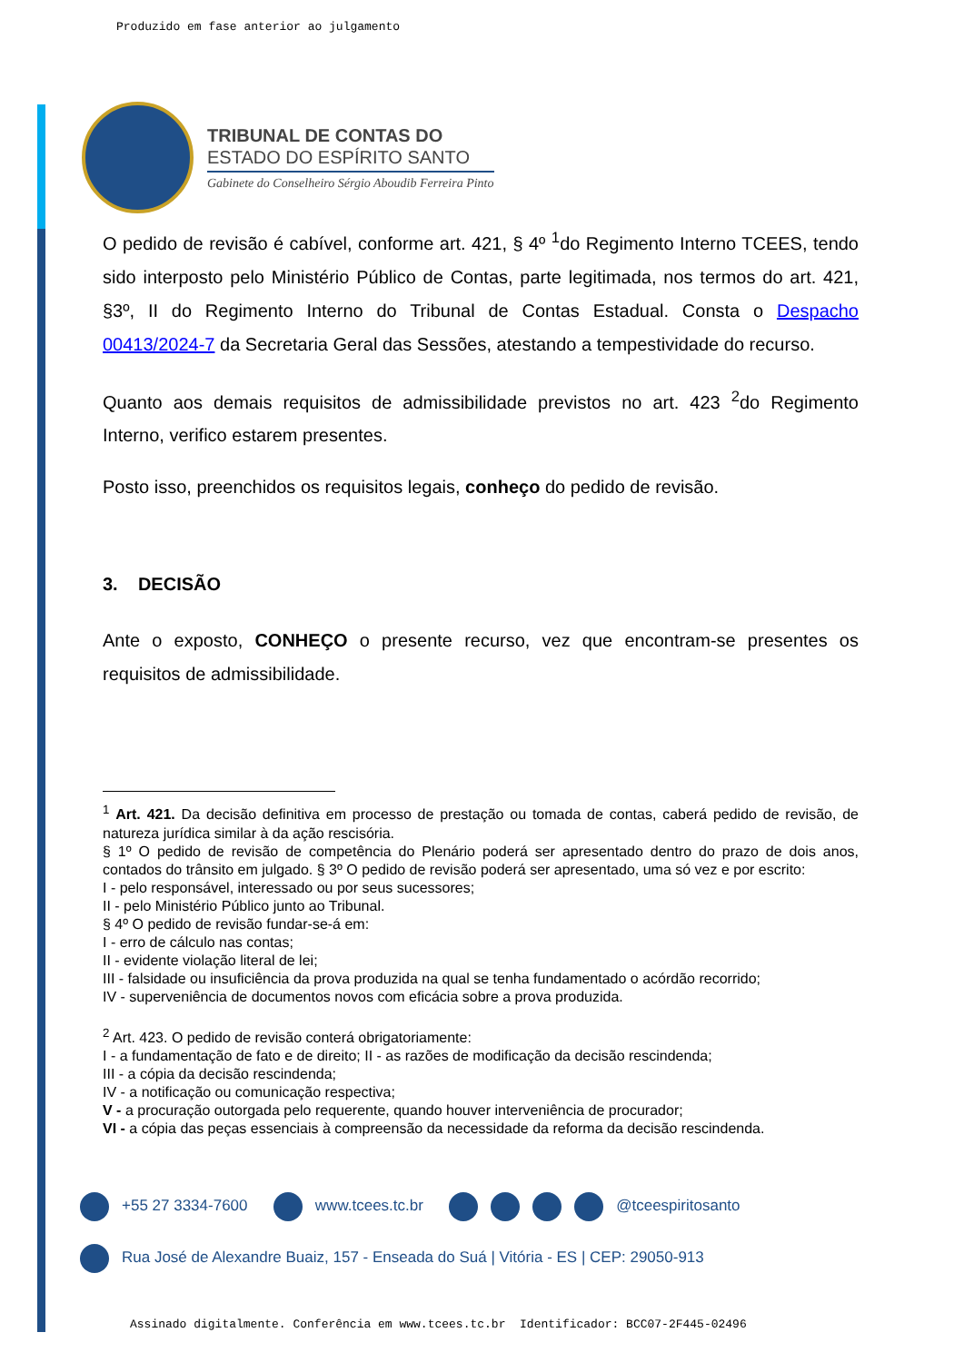Produzido em fase anterior ao julgamento
TRIBUNAL DE CONTAS DO
ESTADO DO ESPÍRITO SANTO
Gabinete do Conselheiro Sérgio Aboudib Ferreira Pinto
O pedido de revisão é cabível, conforme art. 421, § 4º <sup>1</sup>do Regimento Interno TCEES, tendo sido interposto pelo Ministério Público de Contas, parte legitimada, nos termos do art. 421, §3º, II do Regimento Interno do Tribunal de Contas Estadual. Consta o Despacho 00413/2024-7 da Secretaria Geral das Sessões, atestando a tempestividade do recurso.
Quanto aos demais requisitos de admissibilidade previstos no art. 423 <sup>2</sup>do Regimento Interno, verifico estarem presentes.
Posto isso, preenchidos os requisitos legais, conheço do pedido de revisão.
3. DECISÃO
Ante o exposto, CONHEÇO o presente recurso, vez que encontram-se presentes os requisitos de admissibilidade.
<sup>1</sup> Art. 421. Da decisão definitiva em processo de prestação ou tomada de contas, caberá pedido de revisão, de natureza jurídica similar à da ação rescisória.
§ 1º O pedido de revisão de competência do Plenário poderá ser apresentado dentro do prazo de dois anos, contados do trânsito em julgado. § 3º O pedido de revisão poderá ser apresentado, uma só vez e por escrito:
I - pelo responsável, interessado ou por seus sucessores;
II - pelo Ministério Público junto ao Tribunal.
§ 4º O pedido de revisão fundar-se-á em:
I - erro de cálculo nas contas;
II - evidente violação literal de lei;
III - falsidade ou insuficiência da prova produzida na qual se tenha fundamentado o acórdão recorrido;
IV - superveniência de documentos novos com eficácia sobre a prova produzida.
<sup>2</sup> Art. 423. O pedido de revisão conterá obrigatoriamente:
I - a fundamentação de fato e de direito; II - as razões de modificação da decisão rescindenda;
III - a cópia da decisão rescindenda;
IV - a notificação ou comunicação respectiva;
V - a procuração outorgada pelo requerente, quando houver interveniência de procurador;
VI - a cópia das peças essenciais à compreensão da necessidade da reforma da decisão rescindenda.
+55 27 3334-7600 www.tcees.tc.br @tceespiritosanto
Rua José de Alexandre Buaiz, 157 - Enseada do Suá | Vitória - ES | CEP: 29050-913
Assinado digitalmente. Conferência em www.tcees.tc.br Identificador: BCC07-2F445-02496